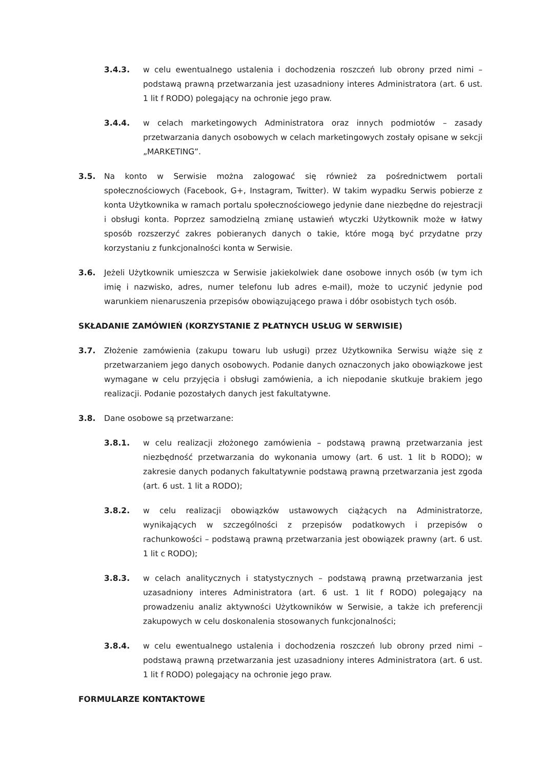3.4.3. w celu ewentualnego ustalenia i dochodzenia roszczeń lub obrony przed nimi – podstawą prawną przetwarzania jest uzasadniony interes Administratora (art. 6 ust. 1 lit f RODO) polegający na ochronie jego praw.
3.4.4. w celach marketingowych Administratora oraz innych podmiotów – zasady przetwarzania danych osobowych w celach marketingowych zostały opisane w sekcji „MARKETING”.
3.5. Na konto w Serwisie można zalogować się również za pośrednictwem portali społecznościowych (Facebook, G+, Instagram, Twitter). W takim wypadku Serwis pobierze z konta Użytkownika w ramach portalu społecznościowego jedynie dane niezbędne do rejestracji i obsługi konta. Poprzez samodzielną zmianę ustawień wtyczki Użytkownik może w łatwy sposób rozszerzyć zakres pobieranych danych o takie, które mogą być przydatne przy korzystaniu z funkcjonalności konta w Serwisie.
3.6. Jeżeli Użytkownik umieszcza w Serwisie jakiekolwiek dane osobowe innych osób (w tym ich imię i nazwisko, adres, numer telefonu lub adres e-mail), może to uczynić jedynie pod warunkiem nienaruszenia przepisów obowiązującego prawa i dóbr osobistych tych osób.
SKŁADANIE ZAMÓWIEŃ (KORZYSTANIE Z PŁATNYCH USŁUG W SERWISIE)
3.7. Złożenie zamówienia (zakupu towaru lub usługi) przez Użytkownika Serwisu wiąże się z przetwarzaniem jego danych osobowych. Podanie danych oznaczonych jako obowiązkowe jest wymagane w celu przyjęcia i obsługi zamówienia, a ich niepodanie skutkuje brakiem jego realizacji. Podanie pozostałych danych jest fakultatywne.
3.8. Dane osobowe są przetwarzane:
3.8.1. w celu realizacji złożonego zamówienia – podstawą prawną przetwarzania jest niezbędność przetwarzania do wykonania umowy (art. 6 ust. 1 lit b RODO); w zakresie danych podanych fakultatywnie podstawą prawną przetwarzania jest zgoda (art. 6 ust. 1 lit a RODO);
3.8.2. w celu realizacji obowiązków ustawowych ciążących na Administratorze, wynikających w szczególności z przepisów podatkowych i przepisów o rachunkowości – podstawą prawną przetwarzania jest obowiązek prawny (art. 6 ust. 1 lit c RODO);
3.8.3. w celach analitycznych i statystycznych – podstawą prawną przetwarzania jest uzasadniony interes Administratora (art. 6 ust. 1 lit f RODO) polegający na prowadzeniu analiz aktywności Użytkowników w Serwisie, a także ich preferencji zakupowych w celu doskonalenia stosowanych funkcjonalności;
3.8.4. w celu ewentualnego ustalenia i dochodzenia roszczeń lub obrony przed nimi – podstawą prawną przetwarzania jest uzasadniony interes Administratora (art. 6 ust. 1 lit f RODO) polegający na ochronie jego praw.
FORMULARZE KONTAKTOWE